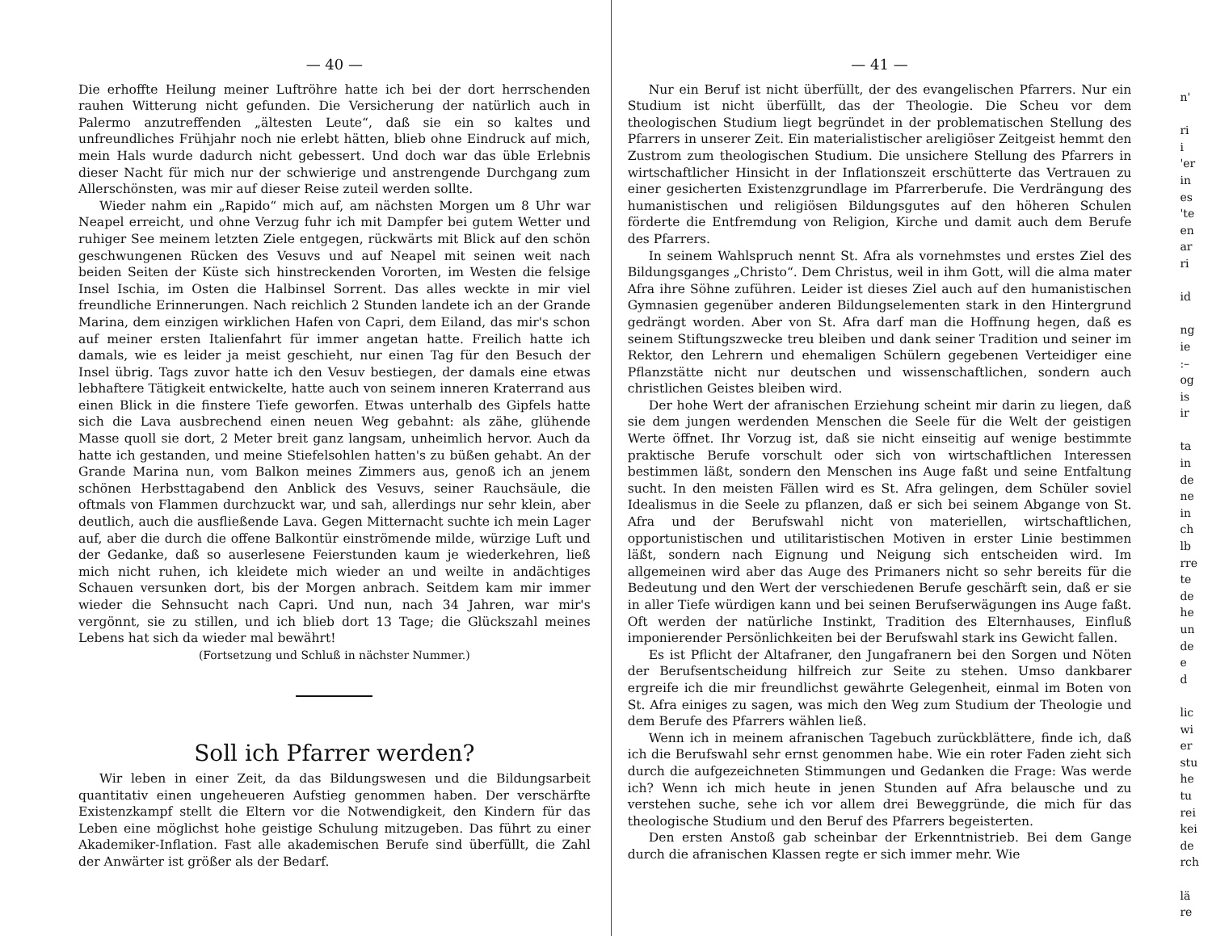— 40 —
Die erhoffte Heilung meiner Luftröhre hatte ich bei der dort herrschenden rauhen Witterung nicht gefunden. Die Versicherung der natürlich auch in Palermo anzutreffenden „ältesten Leute“, daß sie ein so kaltes und unfreundliches Frühjahr noch nie erlebt hätten, blieb ohne Eindruck auf mich, mein Hals wurde dadurch nicht gebessert. Und doch war das üble Erlebnis dieser Nacht für mich nur der schwierige und anstrengende Durchgang zum Allerschönsten, was mir auf dieser Reise zuteil werden sollte.
Wieder nahm ein „Rapido“ mich auf, am nächsten Morgen um 8 Uhr war Neapel erreicht, und ohne Verzug fuhr ich mit Dampfer bei gutem Wetter und ruhiger See meinem letzten Ziele entgegen, rückwärts mit Blick auf den schön geschwungenen Rücken des Vesuvs und auf Neapel mit seinen weit nach beiden Seiten der Küste sich hinstreckenden Vororten, im Westen die felsige Insel Ischia, im Osten die Halbinsel Sorrent. Das alles weckte in mir viel freundliche Erinnerungen. Nach reichlich 2 Stunden landete ich an der Grande Marina, dem einzigen wirklichen Hafen von Capri, dem Eiland, das mir's schon auf meiner ersten Italienfahrt für immer angetan hatte. Freilich hatte ich damals, wie es leider ja meist geschieht, nur einen Tag für den Besuch der Insel übrig. Tags zuvor hatte ich den Vesuv bestiegen, der damals eine etwas lebhaftere Tätigkeit entwickelte, hatte auch von seinem inneren Kraterrand aus einen Blick in die finstere Tiefe geworfen. Etwas unterhalb des Gipfels hatte sich die Lava ausbrechend einen neuen Weg gebahnt: als zähe, glühende Masse quoll sie dort, 2 Meter breit ganz langsam, unheimlich hervor. Auch da hatte ich gestanden, und meine Stiefelsohlen hatten's zu büßen gehabt. An der Grande Marina nun, vom Balkon meines Zimmers aus, genoß ich an jenem schönen Herbsttagabend den Anblick des Vesuvs, seiner Rauchsäule, die oftmals von Flammen durchzuckt war, und sah, allerdings nur sehr klein, aber deutlich, auch die ausfließende Lava. Gegen Mitternacht suchte ich mein Lager auf, aber die durch die offene Balkontür einströmende milde, würzige Luft und der Gedanke, daß so auserlesene Feierstunden kaum je wiederkehren, ließ mich nicht ruhen, ich kleidete mich wieder an und weilte in andächtiges Schauen versunken dort, bis der Morgen anbrach. Seitdem kam mir immer wieder die Sehnsucht nach Capri. Und nun, nach 34 Jahren, war mir's vergönnt, sie zu stillen, und ich blieb dort 13 Tage; die Glückszahl meines Lebens hat sich da wieder mal bewährt!
(Fortsetzung und Schluß in nächster Nummer.)
Soll ich Pfarrer werden?
Wir leben in einer Zeit, da das Bildungswesen und die Bildungsarbeit quantitativ einen ungeheueren Aufstieg genommen haben. Der verschärfte Existenzkampf stellt die Eltern vor die Notwendigkeit, den Kindern für das Leben eine möglichst hohe geistige Schulung mitzugeben. Das führt zu einer Akademiker-Inflation. Fast alle akademischen Berufe sind überfüllt, die Zahl der Anwärter ist größer als der Bedarf.
— 41 —
Nur ein Beruf ist nicht überfüllt, der des evangelischen Pfarrers. Nur ein Studium ist nicht überfüllt, das der Theologie. Die Scheu vor dem theologischen Studium liegt begründet in der problematischen Stellung des Pfarrers in unserer Zeit. Ein materialistischer areligiöser Zeitgeist hemmt den Zustrom zum theologischen Studium. Die unsichere Stellung des Pfarrers in wirtschaftlicher Hinsicht in der Inflationszeit erschütterte das Vertrauen zu einer gesicherten Existenzgrundlage im Pfarrerberufe. Die Verdrängung des humanistischen und religiösen Bildungsgutes auf den höheren Schulen förderte die Entfremdung von Religion, Kirche und damit auch dem Berufe des Pfarrers.
In seinem Wahlspruch nennt St. Afra als vornehmstes und erstes Ziel des Bildungsganges „Christo“. Dem Christus, weil in ihm Gott, will die alma mater Afra ihre Söhne zuführen. Leider ist dieses Ziel auch auf den humanistischen Gymnasien gegenüber anderen Bildungselementen stark in den Hintergrund gedrängt worden. Aber von St. Afra darf man die Hoffnung hegen, daß es seinem Stiftungszwecke treu bleiben und dank seiner Tradition und seiner im Rektor, den Lehrern und ehemaligen Schülern gegebenen Verteidiger eine Pflanzstätte nicht nur deutschen und wissenschaftlichen, sondern auch christlichen Geistes bleiben wird.
Der hohe Wert der afranischen Erziehung scheint mir darin zu liegen, daß sie dem jungen werdenden Menschen die Seele für die Welt der geistigen Werte öffnet. Ihr Vorzug ist, daß sie nicht einseitig auf wenige bestimmte praktische Berufe vorschult oder sich von wirtschaftlichen Interessen bestimmen läßt, sondern den Menschen ins Auge faßt und seine Entfaltung sucht. In den meisten Fällen wird es St. Afra gelingen, dem Schüler soviel Idealismus in die Seele zu pflanzen, daß er sich bei seinem Abgange von St. Afra und der Berufswahl nicht von materiellen, wirtschaftlichen, opportunistischen und utilitaristischen Motiven in erster Linie bestimmen läßt, sondern nach Eignung und Neigung sich entscheiden wird. Im allgemeinen wird aber das Auge des Primaners nicht so sehr bereits für die Bedeutung und den Wert der verschiedenen Berufe geschärft sein, daß er sie in aller Tiefe würdigen kann und bei seinen Berufserwägungen ins Auge faßt. Oft werden der natürliche Instinkt, Tradition des Elternhauses, Einfluß imponierender Persönlichkeiten bei der Berufswahl stark ins Gewicht fallen.
Es ist Pflicht der Altafraner, den Jungafranern bei den Sorgen und Nöten der Berufsentscheidung hilfreich zur Seite zu stehen. Umso dankbarer ergreife ich die mir freundlichst gewährte Gelegenheit, einmal im Boten von St. Afra einiges zu sagen, was mich den Weg zum Studium der Theologie und dem Berufe des Pfarrers wählen ließ.
Wenn ich in meinem afranischen Tagebuch zurückblättere, finde ich, daß ich die Berufswahl sehr ernst genommen habe. Wie ein roter Faden zieht sich durch die aufgezeichneten Stimmungen und Gedanken die Frage: Was werde ich? Wenn ich mich heute in jenen Stunden auf Afra belausche und zu verstehen suche, sehe ich vor allem drei Beweggründe, die mich für das theologische Studium und den Beruf des Pfarrers begeisterten.
Den ersten Anstoß gab scheinbar der Erkenntnistrieb. Bei dem Gange durch die afranischen Klassen regte er sich immer mehr. Wie
n'
ri
i
'er
in
es
'te
en
ar
ri
id
ng
ie
:–
og
is
ir
ta
in
de
ne
in
ch
lb
rre
te
de
he
un
de
e
d
lic
wi
er
stu
he
tu
rei
kei
de
rch
lä
re